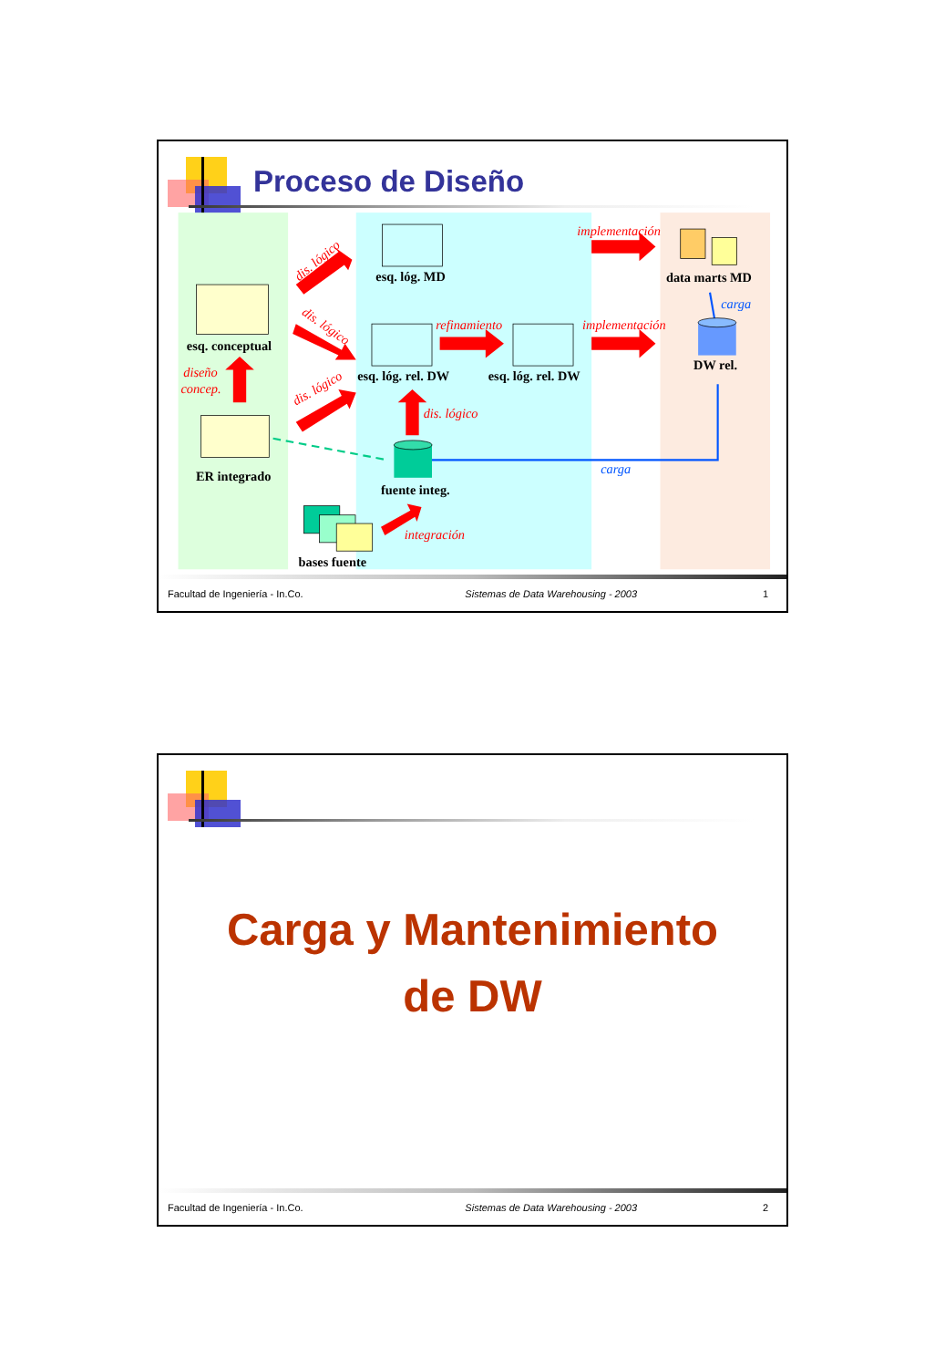Proceso de Diseño
esq. conceptual
ER integrado
esq. lóg. MD
esq. lóg. rel. DW
esq. lóg. rel. DW
data marts MD
DW rel.
fuente integ.
bases fuente
implementación
refinamiento
implementación
diseño
concep.
dis. lógico
integración
dis. lógico
dis. lógico
dis. lógico
carga
carga
Facultad de Ingeniería - In.Co. Sistemas de Data Warehousing - 2003 1
Carga y Mantenimiento
de DW
Facultad de Ingeniería - In.Co. Sistemas de Data Warehousing - 2003 2